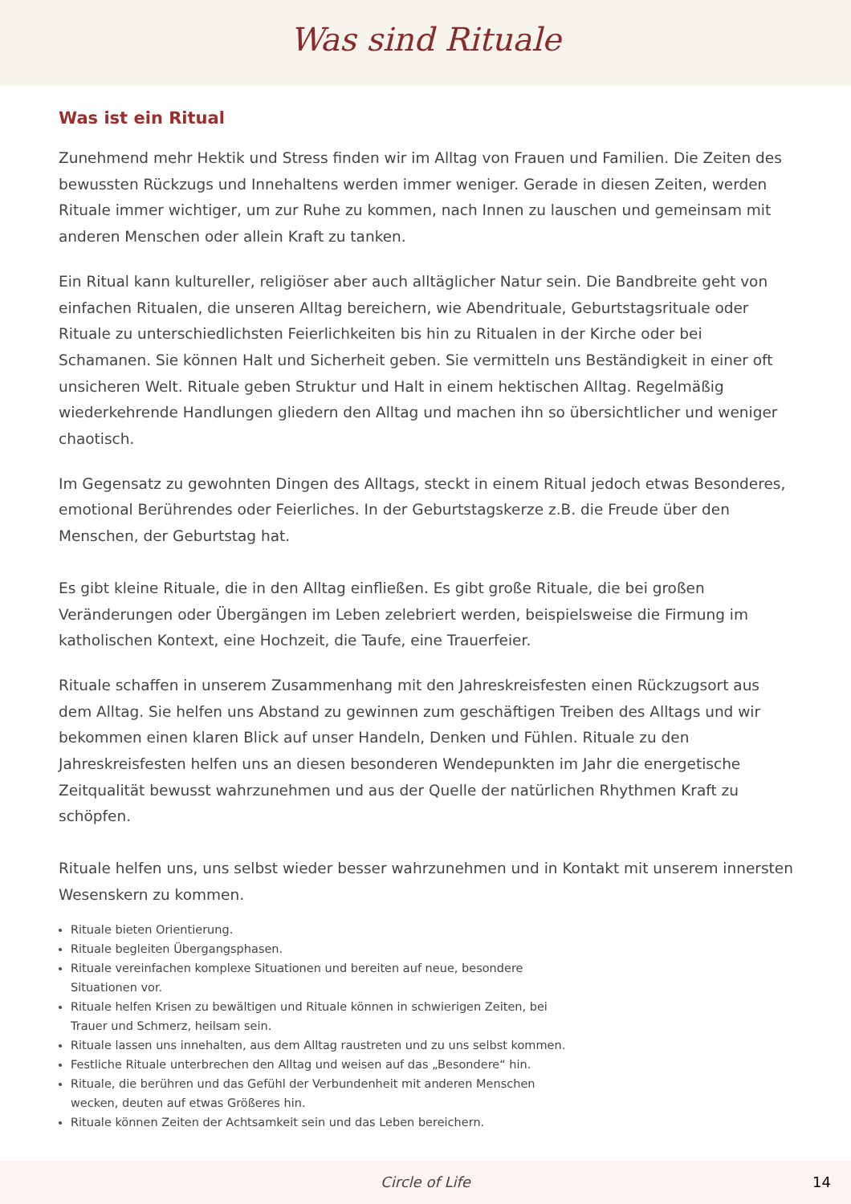Was sind Rituale
Was ist ein Ritual
Zunehmend mehr Hektik und Stress finden wir im Alltag von Frauen und Familien. Die Zeiten des bewussten Rückzugs und Innehaltens werden immer weniger. Gerade in diesen Zeiten, werden Rituale immer wichtiger, um zur Ruhe zu kommen, nach Innen zu lauschen und gemeinsam mit anderen Menschen oder allein Kraft zu tanken.
Ein Ritual kann kultureller, religiöser aber auch alltäglicher Natur sein. Die Bandbreite geht von einfachen Ritualen, die unseren Alltag bereichern, wie Abendrituale, Geburtstagsrituale oder Rituale zu unterschiedlichsten Feierlichkeiten bis hin zu Ritualen in der Kirche oder bei Schamanen. Sie können Halt und Sicherheit geben. Sie vermitteln uns Beständigkeit in einer oft unsicheren Welt. Rituale geben Struktur und Halt in einem hektischen Alltag. Regelmäßig wiederkehrende Handlungen gliedern den Alltag und machen ihn so übersichtlicher und weniger chaotisch.
Im Gegensatz zu gewohnten Dingen des Alltags, steckt in einem Ritual jedoch etwas Besonderes, emotional Berührendes oder Feierliches. In der Geburtstagskerze z.B. die Freude über den Menschen, der Geburtstag hat.
Es gibt kleine Rituale, die in den Alltag einfließen. Es gibt große Rituale, die bei großen Veränderungen oder Übergängen im Leben zelebriert werden, beispielsweise die Firmung im katholischen Kontext, eine Hochzeit, die Taufe, eine Trauerfeier.
Rituale schaffen in unserem Zusammenhang mit den Jahreskreisfesten einen Rückzugsort aus dem Alltag. Sie helfen uns Abstand zu gewinnen zum geschäftigen Treiben des Alltags und wir bekommen einen klaren Blick auf unser Handeln, Denken und Fühlen. Rituale zu den Jahreskreisfesten helfen uns an diesen besonderen Wendepunkten im Jahr die energetische Zeitqualität bewusst wahrzunehmen und aus der Quelle der natürlichen Rhythmen Kraft zu schöpfen.
Rituale helfen uns, uns selbst wieder besser wahrzunehmen und in Kontakt mit unserem innersten Wesenskern zu kommen.
Rituale bieten Orientierung.
Rituale begleiten Übergangsphasen.
Rituale vereinfachen komplexe Situationen und bereiten auf neue, besondere Situationen vor.
Rituale helfen Krisen zu bewältigen und Rituale können in schwierigen Zeiten, bei Trauer und Schmerz, heilsam sein.
Rituale lassen uns innehalten, aus dem Alltag raustreten und zu uns selbst kommen.
Festliche Rituale unterbrechen den Alltag und weisen auf das „Besondere“ hin.
Rituale, die berühren und das Gefühl der Verbundenheit mit anderen Menschen wecken, deuten auf etwas Größeres hin.
Rituale können Zeiten der Achtsamkeit sein und das Leben bereichern.
Circle of Life 14